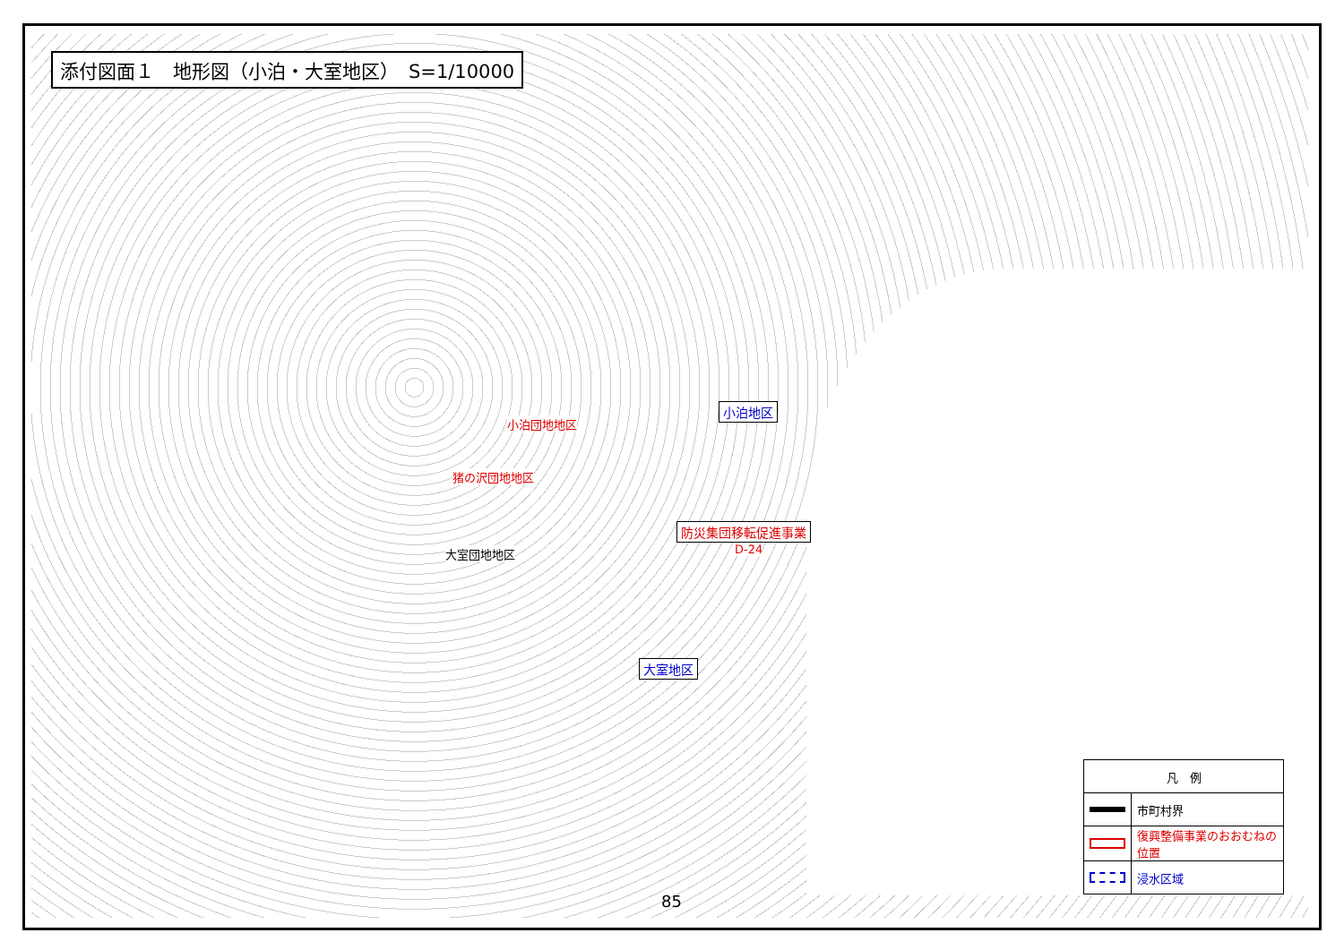添付図面１　地形図（小泊・大室地区）　S=1/10000
小泊団地地区
猪の沢団地地区
大室団地地区
小泊地区
大室地区
防災集団移転促進事業
D-24
| 凡 例 | |
| | 市町村界 |
| | 復興整備事業のおおむねの位置 |
| | 浸水区域 |
85